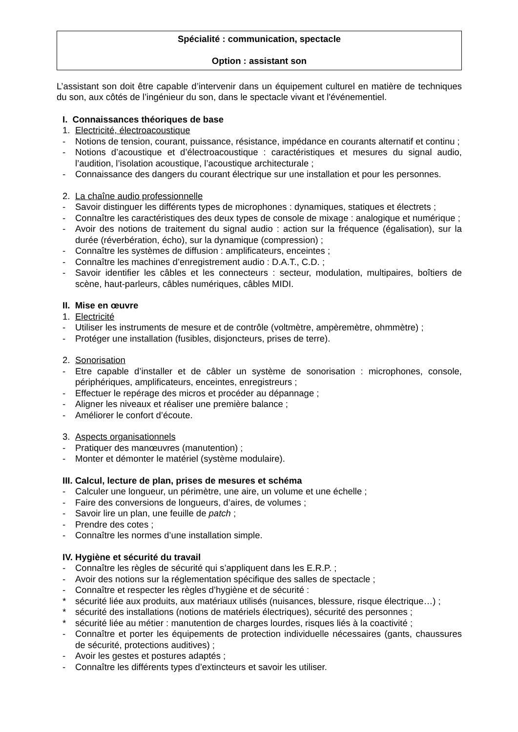Spécialité : communication, spectacle
Option : assistant son
L’assistant son doit être capable d’intervenir dans un équipement culturel en matière de techniques du son, aux côtés de l’ingénieur du son, dans le spectacle vivant et l'événementiel.
I. Connaissances théoriques de base
1. Electricité, électroacoustique
- Notions de tension, courant, puissance, résistance, impédance en courants alternatif et continu ;
- Notions d’acoustique et d’électroacoustique : caractéristiques et mesures du signal audio, l’audition, l’isolation acoustique, l’acoustique architecturale ;
- Connaissance des dangers du courant électrique sur une installation et pour les personnes.
2. La chaîne audio professionnelle
- Savoir distinguer les différents types de microphones : dynamiques, statiques et électrets ;
- Connaître les caractéristiques des deux types de console de mixage : analogique et numérique ;
- Avoir des notions de traitement du signal audio : action sur la fréquence (égalisation), sur la durée (réverbération, écho), sur la dynamique (compression) ;
- Connaître les systèmes de diffusion : amplificateurs, enceintes ;
- Connaître les machines d’enregistrement audio : D.A.T., C.D. ;
- Savoir identifier les câbles et les connecteurs : secteur, modulation, multipaires, boîtiers de scène, haut-parleurs, câbles numériques, câbles MIDI.
II. Mise en œuvre
1. Electricité
- Utiliser les instruments de mesure et de contrôle (voltmètre, ampèremètre, ohmmètre) ;
- Protéger une installation (fusibles, disjoncteurs, prises de terre).
2. Sonorisation
- Etre capable d’installer et de câbler un système de sonorisation : microphones, console, périphériques, amplificateurs, enceintes, enregistreurs ;
- Effectuer le repérage des micros et procéder au dépannage ;
- Aligner les niveaux et réaliser une première balance ;
- Améliorer le confort d’écoute.
3. Aspects organisationnels
- Pratiquer des manœuvres (manutention) ;
- Monter et démonter le matériel (système modulaire).
III. Calcul, lecture de plan, prises de mesures et schéma
- Calculer une longueur, un périmètre, une aire, un volume et une échelle ;
- Faire des conversions de longueurs, d’aires, de volumes ;
- Savoir lire un plan, une feuille de patch ;
- Prendre des cotes ;
- Connaître les normes d’une installation simple.
IV. Hygiène et sécurité du travail
- Connaître les règles de sécurité qui s’appliquent dans les E.R.P. ;
- Avoir des notions sur la réglementation spécifique des salles de spectacle ;
- Connaître et respecter les règles d’hygiène et de sécurité :
* sécurité liée aux produits, aux matériaux utilisés (nuisances, blessure, risque électrique…) ;
* sécurité des installations (notions de matériels électriques), sécurité des personnes ;
* sécurité liée au métier : manutention de charges lourdes, risques liés à la coactivité ;
- Connaître et porter les équipements de protection individuelle nécessaires (gants, chaussures de sécurité, protections auditives) ;
- Avoir les gestes et postures adaptés ;
- Connaître les différents types d’extincteurs et savoir les utiliser.